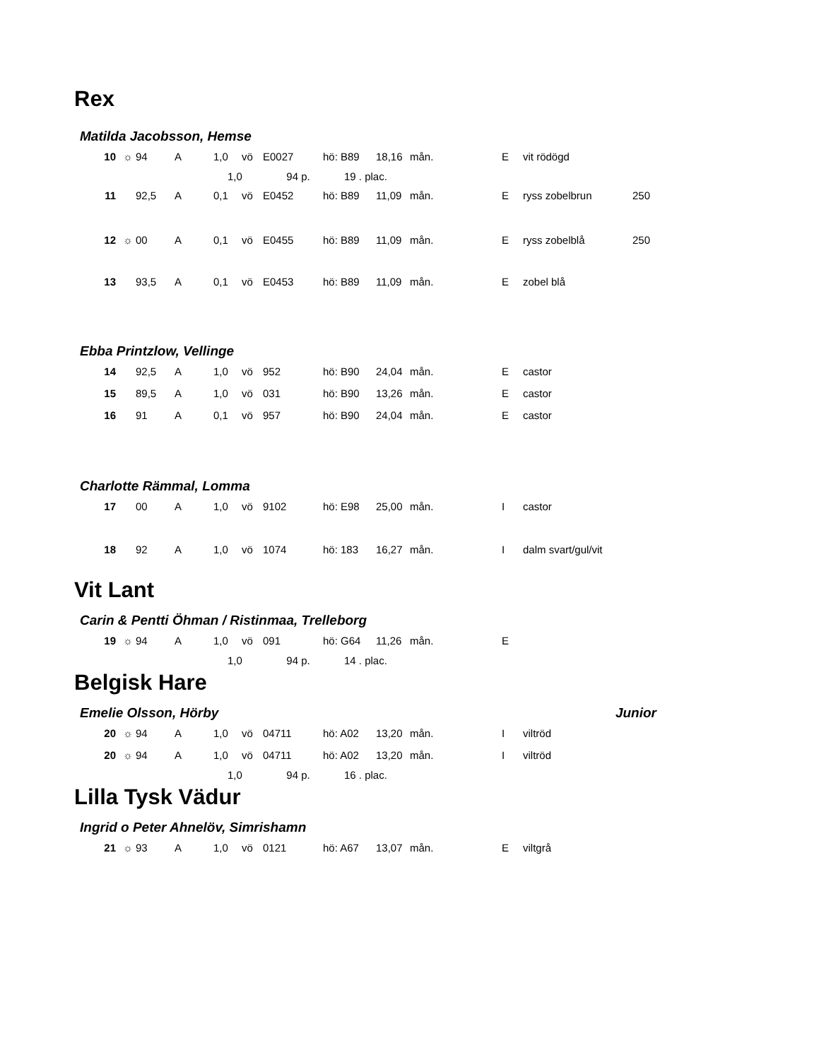Rex
Matilda Jacobsson, Hemse
| | 10 | ☼ | 94 | A | 1,0 | vö | E0027 | hö: B89 | 18,16 | mån. | E | vit rödögd | |
| | | | | | 1,0 94 p. | | | 19 . plac. | | | | | |
| | 11 | | 92,5 | A | 0,1 | vö | E0452 | hö: B89 | 11,09 | mån. | E | ryss zobelbrun | 250 |
| | 12 | ☼ | 00 | A | 0,1 | vö | E0455 | hö: B89 | 11,09 | mån. | E | ryss zobelblå | 250 |
| | 13 | | 93,5 | A | 0,1 | vö | E0453 | hö: B89 | 11,09 | mån. | E | zobel blå | |
Ebba Printzlow, Vellinge
| | 14 | | 92,5 | A | 1,0 | vö | 952 | hö: B90 | 24,04 | mån. | E | castor |
| | 15 | | 89,5 | A | 1,0 | vö | 031 | hö: B90 | 13,26 | mån. | E | castor |
| | 16 | | 91 | A | 0,1 | vö | 957 | hö: B90 | 24,04 | mån. | E | castor |
Charlotte Rämmal, Lomma
| | 17 | | 00 | A | 1,0 | vö | 9102 | hö: E98 | 25,00 | mån. | I | castor |
| | 18 | | 92 | A | 1,0 | vö | 1074 | hö: 183 | 16,27 | mån. | I | dalm svart/gul/vit |
Vit Lant
Carin & Pentti Öhman / Ristinmaa, Trelleborg
| | 19 | ☼ | 94 | A | 1,0 | vö | 091 | hö: G64 | 11,26 | mån. | E |
| | | | | | 1,0 94 p. | | | 14 . plac. | | | |
Belgisk Hare
Emelie Olsson, Hörby Junior
| | 20 | ☼ | 94 | A | 1,0 | vö | 04711 | hö: A02 | 13,20 | mån. | I | viltröd |
| | 20 | ☼ | 94 | A | 1,0 | vö | 04711 | hö: A02 | 13,20 | mån. | I | viltröd |
| | | | | | 1,0 94 p. | | | 16 . plac. | | | | |
Lilla Tysk Vädur
Ingrid o Peter Ahnelöv, Simrishamn
| | 21 | ☼ | 93 | A | 1,0 | vö | 0121 | hö: A67 | 13,07 | mån. | E | viltgrå |